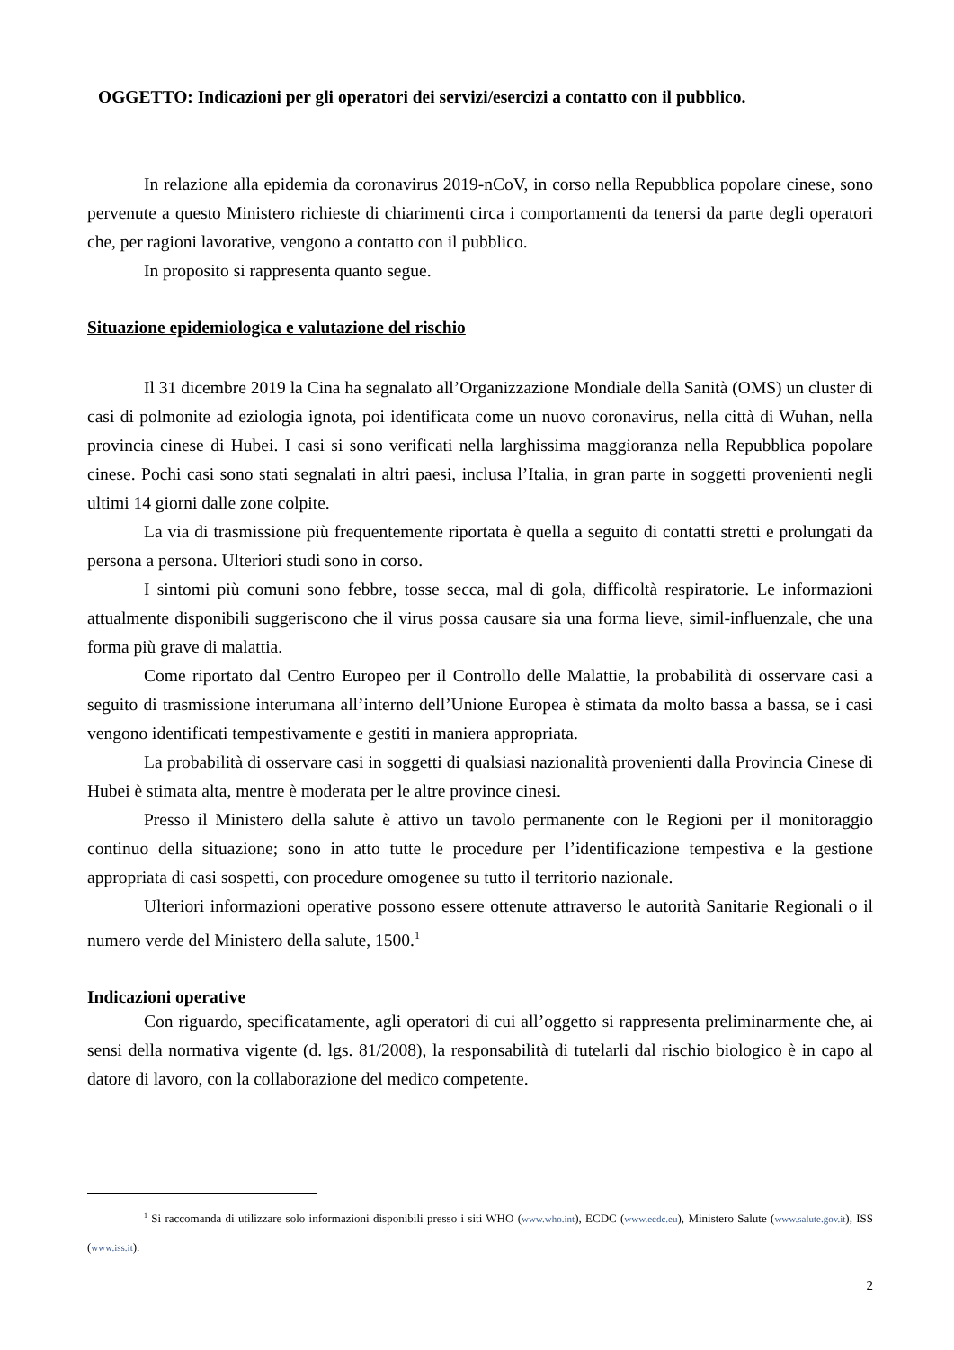OGGETTO: Indicazioni per gli operatori dei servizi/esercizi a contatto con il pubblico.
In relazione alla epidemia da coronavirus 2019-nCoV, in corso nella Repubblica popolare cinese, sono pervenute a questo Ministero richieste di chiarimenti circa i comportamenti da tenersi da parte degli operatori che, per ragioni lavorative, vengono a contatto con il pubblico.
In proposito si rappresenta quanto segue.
Situazione epidemiologica e valutazione del rischio
Il 31 dicembre 2019 la Cina ha segnalato all’Organizzazione Mondiale della Sanità (OMS) un cluster di casi di polmonite ad eziologia ignota, poi identificata come un nuovo coronavirus, nella città di Wuhan, nella provincia cinese di Hubei. I casi si sono verificati nella larghissima maggioranza nella Repubblica popolare cinese. Pochi casi sono stati segnalati in altri paesi, inclusa l’Italia, in gran parte in soggetti provenienti negli ultimi 14 giorni dalle zone colpite.
La via di trasmissione più frequentemente riportata è quella a seguito di contatti stretti e prolungati da persona a persona. Ulteriori studi sono in corso.
I sintomi più comuni sono febbre, tosse secca, mal di gola, difficoltà respiratorie. Le informazioni attualmente disponibili suggeriscono che il virus possa causare sia una forma lieve, simil-influenzale, che una forma più grave di malattia.
Come riportato dal Centro Europeo per il Controllo delle Malattie, la probabilità di osservare casi a seguito di trasmissione interumana all’interno dell’Unione Europea è stimata da molto bassa a bassa, se i casi vengono identificati tempestivamente e gestiti in maniera appropriata.
La probabilità di osservare casi in soggetti di qualsiasi nazionalità provenienti dalla Provincia Cinese di Hubei è stimata alta, mentre è moderata per le altre province cinesi.
Presso il Ministero della salute è attivo un tavolo permanente con le Regioni per il monitoraggio continuo della situazione; sono in atto tutte le procedure per l’identificazione tempestiva e la gestione appropriata di casi sospetti, con procedure omogenee su tutto il territorio nazionale.
Ulteriori informazioni operative possono essere ottenute attraverso le autorità Sanitarie Regionali o il numero verde del Ministero della salute, 1500.<sup>1</sup>
Indicazioni operative
Con riguardo, specificatamente, agli operatori di cui all’oggetto si rappresenta preliminarmente che, ai sensi della normativa vigente (d. lgs. 81/2008), la responsabilità di tutelarli dal rischio biologico è in capo al datore di lavoro, con la collaborazione del medico competente.
<sup>1</sup> Si raccomanda di utilizzare solo informazioni disponibili presso i siti WHO (www.who.int), ECDC (www.ecdc.eu), Ministero Salute (www.salute.gov.it), ISS (www.iss.it).
2